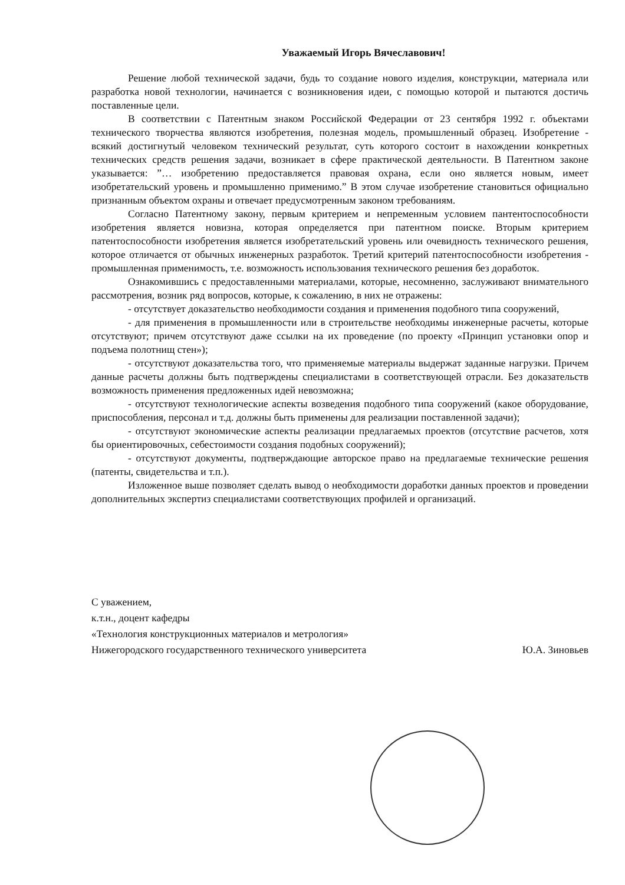Уважаемый Игорь Вячеславович!
Решение любой технической задачи, будь то создание нового изделия, конструкции, материала или разработка новой технологии, начинается с возникновения идеи, с помощью которой и пытаются достичь поставленные цели.
В соответствии с Патентным знаком Российской Федерации от 23 сентября 1992 г. объектами технического творчества являются изобретения, полезная модель, промышленный образец. Изобретение - всякий достигнутый человеком технический результат, суть которого состоит в нахождении конкретных технических средств решения задачи, возникает в сфере практической деятельности. В Патентном законе указывается: ”… изобретению предоставляется правовая охрана, если оно является новым, имеет изобретательский уровень и промышленно применимо.” В этом случае изобретение становиться официально признанным объектом охраны и отвечает предусмотренным законом требованиям.
Согласно Патентному закону, первым критерием и непременным условием пантентоспособности изобретения является новизна, которая определяется при патентном поиске. Вторым критерием патентоспособности изобретения является изобретательский уровень или очевидность технического решения, которое отличается от обычных инженерных разработок. Третий критерий патентоспособности изобретения - промышленная применимость, т.е. возможность использования технического решения без доработок.
Ознакомившись с предоставленными материалами, которые, несомненно, заслуживают внимательного рассмотрения, возник ряд вопросов, которые, к сожалению, в них не отражены:
- отсутствует доказательство необходимости создания и применения подобного типа сооружений,
- для применения в промышленности или в строительстве необходимы инженерные расчеты, которые отсутствуют; причем отсутствуют даже ссылки на их проведение (по проекту «Принцип установки опор и подъема полотнищ стен»);
- отсутствуют доказательства того, что применяемые материалы выдержат заданные нагрузки. Причем данные расчеты должны быть подтверждены специалистами в соответствующей отрасли. Без доказательств возможность применения предложенных идей невозможна;
- отсутствуют технологические аспекты возведения подобного типа сооружений (какое оборудование, приспособления, персонал и т.д. должны быть применены для реализации поставленной задачи);
- отсутствуют экономические аспекты реализации предлагаемых проектов (отсутствие расчетов, хотя бы ориентировочных, себестоимости создания подобных сооружений);
- отсутствуют документы, подтверждающие авторское право на предлагаемые технические решения (патенты, свидетельства и т.п.).
Изложенное выше позволяет сделать вывод о необходимости доработки данных проектов и проведении дополнительных экспертиз специалистами соответствующих профилей и организаций.
С уважением,
к.т.н., доцент кафедры
«Технология конструкционных материалов и метрология»
Нижегородского государственного технического университета Ю.А. Зиновьев